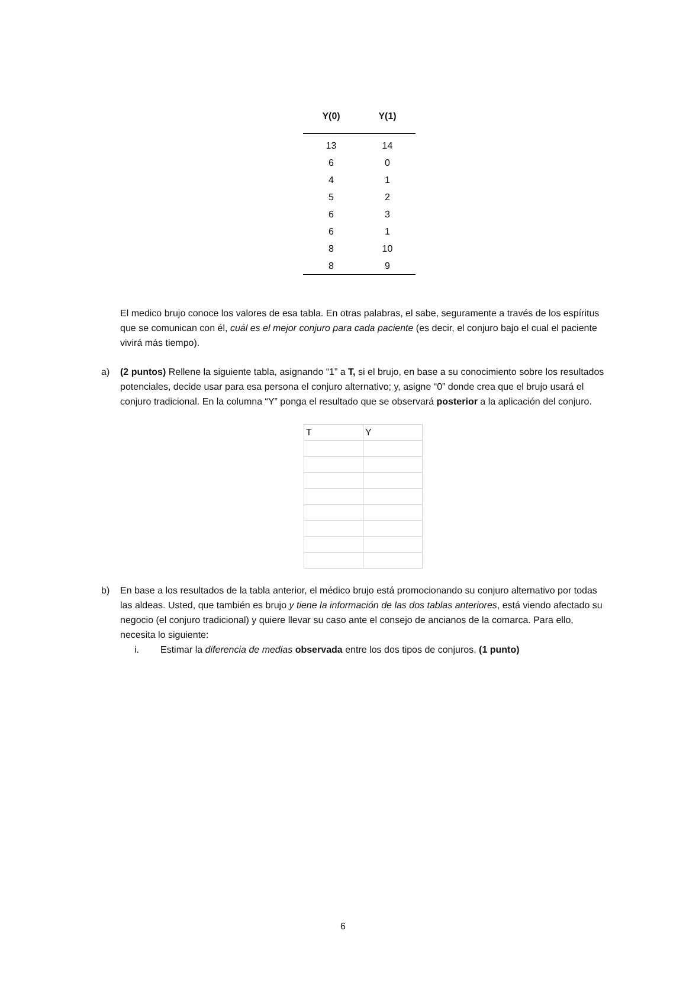| Y(0) | Y(1) |
| --- | --- |
| 13 | 14 |
| 6 | 0 |
| 4 | 1 |
| 5 | 2 |
| 6 | 3 |
| 6 | 1 |
| 8 | 10 |
| 8 | 9 |
El medico brujo conoce los valores de esa tabla. En otras palabras, el sabe, seguramente a través de los espíritus que se comunican con él, cuál es el mejor conjuro para cada paciente (es decir, el conjuro bajo el cual el paciente vivirá más tiempo).
a) (2 puntos) Rellene la siguiente tabla, asignando “1” a T, si el brujo, en base a su conocimiento sobre los resultados potenciales, decide usar para esa persona el conjuro alternativo; y, asigne “0” donde crea que el brujo usará el conjuro tradicional. En la columna “Y” ponga el resultado que se observará posterior a la aplicación del conjuro.
| T | Y |
b) En base a los resultados de la tabla anterior, el médico brujo está promocionando su conjuro alternativo por todas las aldeas. Usted, que también es brujo y tiene la información de las dos tablas anteriores, está viendo afectado su negocio (el conjuro tradicional) y quiere llevar su caso ante el consejo de ancianos de la comarca. Para ello, necesita lo siguiente:
i. Estimar la diferencia de medias observada entre los dos tipos de conjuros. (1 punto)
6